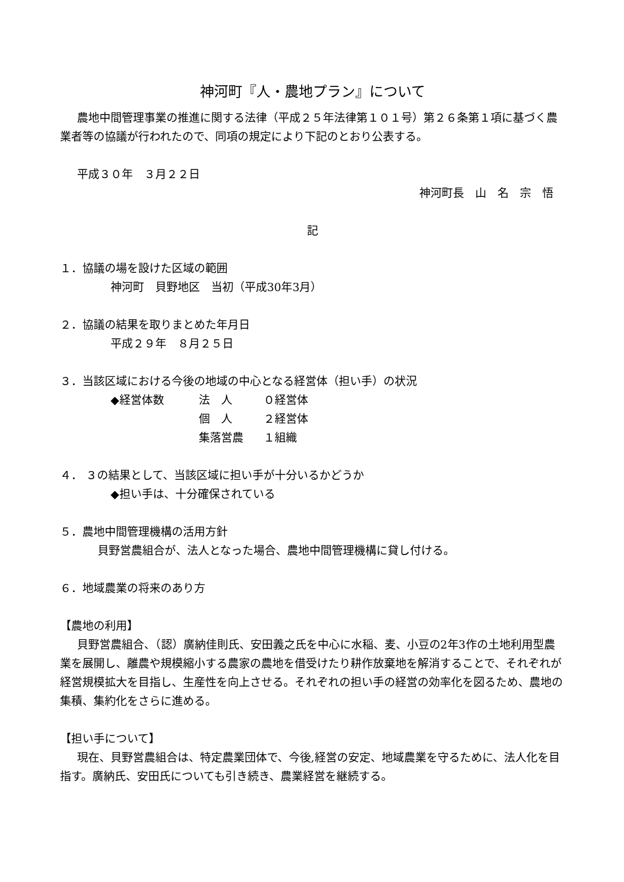神河町『人・農地プラン』について
農地中間管理事業の推進に関する法律（平成２５年法律第１０１号）第２６条第１項に基づく農業者等の協議が行われたので、同項の規定により下記のとおり公表する。
平成３０年　３月２２日
神河町長　山　名　宗　悟
記
１．協議の場を設けた区域の範囲
神河町　貝野地区　当初（平成30年3月）
２．協議の結果を取りまとめた年月日
平成２９年　８月２５日
３．当該区域における今後の地域の中心となる経営体（担い手）の状況
◆経営体数 法　人 ０経営体
個　人 ２経営体
集落営農 １組織
４． ３の結果として、当該区域に担い手が十分いるかどうか
◆担い手は、十分確保されている
５．農地中間管理機構の活用方針
貝野営農組合が、法人となった場合、農地中間管理機構に貸し付ける。
６．地域農業の将来のあり方
【農地の利用】
貝野営農組合、（認）廣納佳則氏、安田義之氏を中心に水稲、麦、小豆の2年3作の土地利用型農業を展開し、離農や規模縮小する農家の農地を借受けたり耕作放棄地を解消することで、それぞれが経営規模拡大を目指し、生産性を向上させる。それぞれの担い手の経営の効率化を図るため、農地の集積、集約化をさらに進める。
【担い手について】
現在、貝野営農組合は、特定農業団体で、今後,経営の安定、地域農業を守るために、法人化を目指す。廣納氏、安田氏についても引き続き、農業経営を継続する。